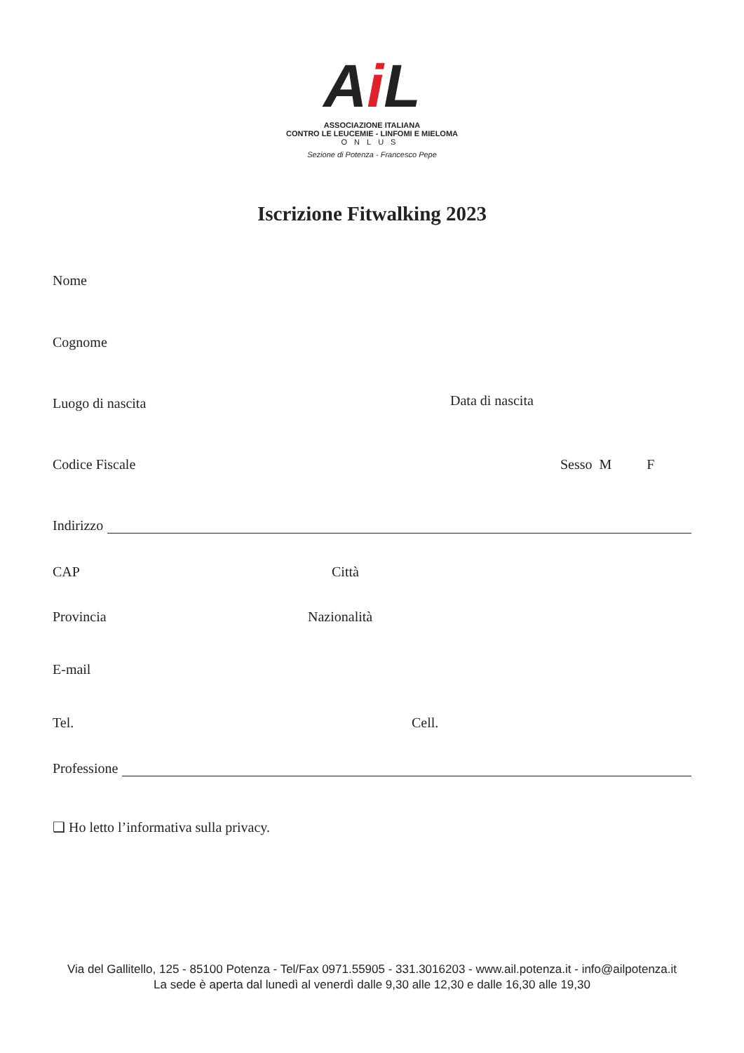Ai L
ASSOCIAZIONE ITALIANA
CONTRO LE LEUCEMIE - LINFOMI E MIELOMA
ONLUS
Sezione di Potenza - Francesco Pepe
Iscrizione Fitwalking 2023
Nome
Cognome
Luogo di nascita Data di nascita
Codice Fiscale Sesso M F
Indirizzo
CAP Città
Provincia Nazionalità
E-mail
Tel. Cell.
Professione
❑ Ho letto l’informativa sulla privacy.
Via del Gallitello, 125 - 85100 Potenza - Tel/Fax 0971.55905 - 331.3016203 - www.ail.potenza.it - info@ailpotenza.it
La sede è aperta dal lunedì al venerdì dalle 9,30 alle 12,30 e dalle 16,30 alle 19,30